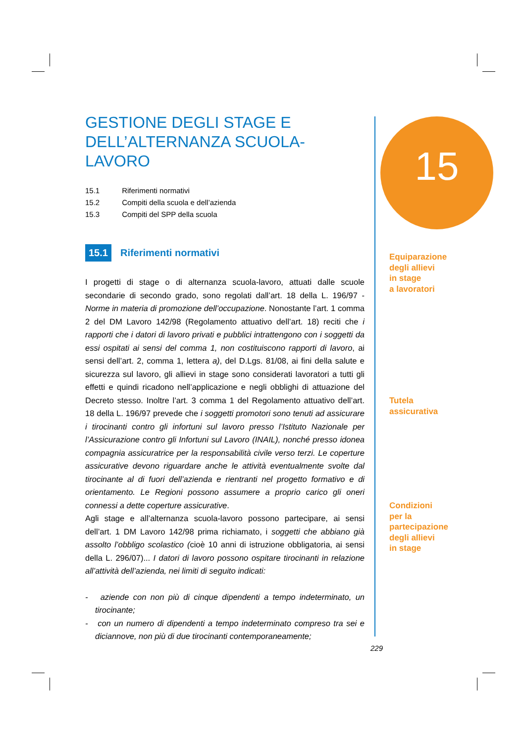GESTIONE DEGLI STAGE E
DELL’ALTERNANZA SCUOLA-LAVORO
15.1 Riferimenti normativi
15.2 Compiti della scuola e dell’azienda
15.3 Compiti del SPP della scuola
15.1 Riferimenti normativi
I progetti di stage o di alternanza scuola-lavoro, attuati dalle scuole secondarie di secondo grado, sono regolati dall’art. 18 della L. 196/97 - Norme in materia di promozione dell’occupazione. Nonostante l’art. 1 comma 2 del DM Lavoro 142/98 (Regolamento attuativo dell’art. 18) reciti che i rapporti che i datori di lavoro privati e pubblici intrattengono con i soggetti da essi ospitati ai sensi del comma 1, non costituiscono rapporti di lavoro, ai sensi dell’art. 2, comma 1, lettera a), del D.Lgs. 81/08, ai fini della salute e sicurezza sul lavoro, gli allievi in stage sono considerati lavoratori a tutti gli effetti e quindi ricadono nell’applicazione e negli obblighi di attuazione del Decreto stesso. Inoltre l’art. 3 comma 1 del Regolamento attuativo dell’art. 18 della L. 196/97 prevede che i soggetti promotori sono tenuti ad assicurare i tirocinanti contro gli infortuni sul lavoro presso l’Istituto Nazionale per l’Assicurazione contro gli Infortuni sul Lavoro (INAIL), nonché presso idonea compagnia assicuratrice per la responsabilità civile verso terzi. Le coperture assicurative devono riguardare anche le attività eventualmente svolte dal tirocinante al di fuori dell’azienda e rientranti nel progetto formativo e di orientamento. Le Regioni possono assumere a proprio carico gli oneri connessi a dette coperture assicurative.
Agli stage e all’alternanza scuola-lavoro possono partecipare, ai sensi dell’art. 1 DM Lavoro 142/98 prima richiamato, i soggetti che abbiano già assolto l’obbligo scolastico (cioè 10 anni di istruzione obbligatoria, ai sensi della L. 296/07)... I datori di lavoro possono ospitare tirocinanti in relazione all’attività dell’azienda, nei limiti di seguito indicati:
- aziende con non più di cinque dipendenti a tempo indeterminato, un tirocinante;
- con un numero di dipendenti a tempo indeterminato compreso tra sei e diciannove, non più di due tirocinanti contemporaneamente;
15
Equiparazione
degli allievi
in stage
a lavoratori
Tutela
assicurativa
Condizioni
per la
partecipazione
degli allievi
in stage
229